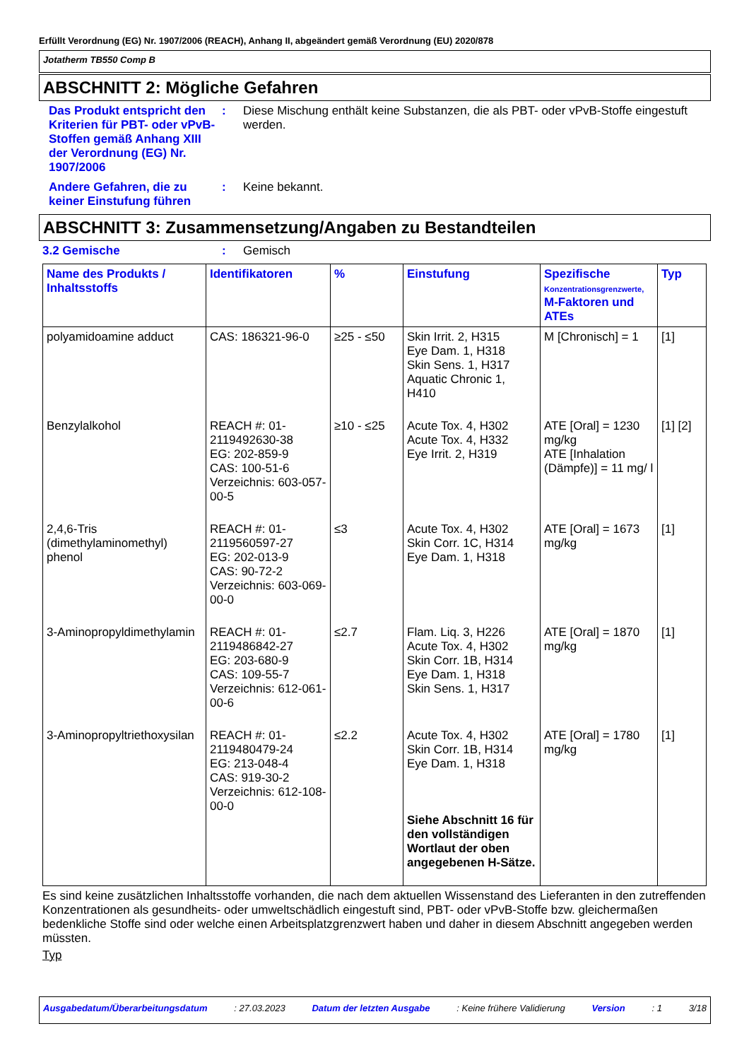Erfüllt Verordnung (EG) Nr. 1907/2006 (REACH), Anhang II, abgeändert gemäß Verordnung (EU) 2020/878
Jotatherm TB550 Comp B
ABSCHNITT 2: Mögliche Gefahren
Das Produkt entspricht den Kriterien für PBT- oder vPvB-Stoffen gemäß Anhang XIII der Verordnung (EG) Nr. 1907/2006
: Diese Mischung enthält keine Substanzen, die als PBT- oder vPvB-Stoffe eingestuft werden.
Andere Gefahren, die zu keiner Einstufung führen
: Keine bekannt.
ABSCHNITT 3: Zusammensetzung/Angaben zu Bestandteilen
3.2 Gemische : Gemisch
| Name des Produkts / Inhaltsstoffs | Identifikatoren | % | Einstufung | Spezifische Konzentrationsgrenzwerte, M-Faktoren und ATEs | Typ |
| --- | --- | --- | --- | --- | --- |
| polyamidoamine adduct | CAS: 186321-96-0 | ≥25 - ≤50 | Skin Irrit. 2, H315 Eye Dam. 1, H318 Skin Sens. 1, H317 Aquatic Chronic 1, H410 | M [Chronisch] = 1 | [1] |
| Benzylalkohol | REACH #: 01-2119492630-38 EG: 202-859-9 CAS: 100-51-6 Verzeichnis: 603-057-00-5 | ≥10 - ≤25 | Acute Tox. 4, H302 Acute Tox. 4, H332 Eye Irrit. 2, H319 | ATE [Oral] = 1230 mg/kg ATE [Inhalation (Dämpfe)] = 11 mg/ l | [1] [2] |
| 2,4,6-Tris (dimethylaminomethyl) phenol | REACH #: 01-2119560597-27 EG: 202-013-9 CAS: 90-72-2 Verzeichnis: 603-069-00-0 | ≤3 | Acute Tox. 4, H302 Skin Corr. 1C, H314 Eye Dam. 1, H318 | ATE [Oral] = 1673 mg/kg | [1] |
| 3-Aminopropyldimethylamin | REACH #: 01-2119486842-27 EG: 203-680-9 CAS: 109-55-7 Verzeichnis: 612-061-00-6 | ≤2.7 | Flam. Liq. 3, H226 Acute Tox. 4, H302 Skin Corr. 1B, H314 Eye Dam. 1, H318 Skin Sens. 1, H317 | ATE [Oral] = 1870 mg/kg | [1] |
| 3-Aminopropyltriethoxysilan | REACH #: 01-2119480479-24 EG: 213-048-4 CAS: 919-30-2 Verzeichnis: 612-108-00-0 | ≤2.2 | Acute Tox. 4, H302 Skin Corr. 1B, H314 Eye Dam. 1, H318 Siehe Abschnitt 16 für den vollständigen Wortlaut der oben angegebenen H-Sätze. | ATE [Oral] = 1780 mg/kg | [1] |
Es sind keine zusätzlichen Inhaltsstoffe vorhanden, die nach dem aktuellen Wissenstand des Lieferanten in den zutreffenden Konzentrationen als gesundheits- oder umweltschädlich eingestuft sind, PBT- oder vPvB-Stoffe bzw. gleichermaßen bedenkliche Stoffe sind oder welche einen Arbeitsplatzgrenzwert haben und daher in diesem Abschnitt angegeben werden müssten.
Typ
Ausgabedatum/Überarbeitungsdatum: 27.03.2023 Datum der letzten Ausgabe: Keine frühere Validierung Version: 1 3/18